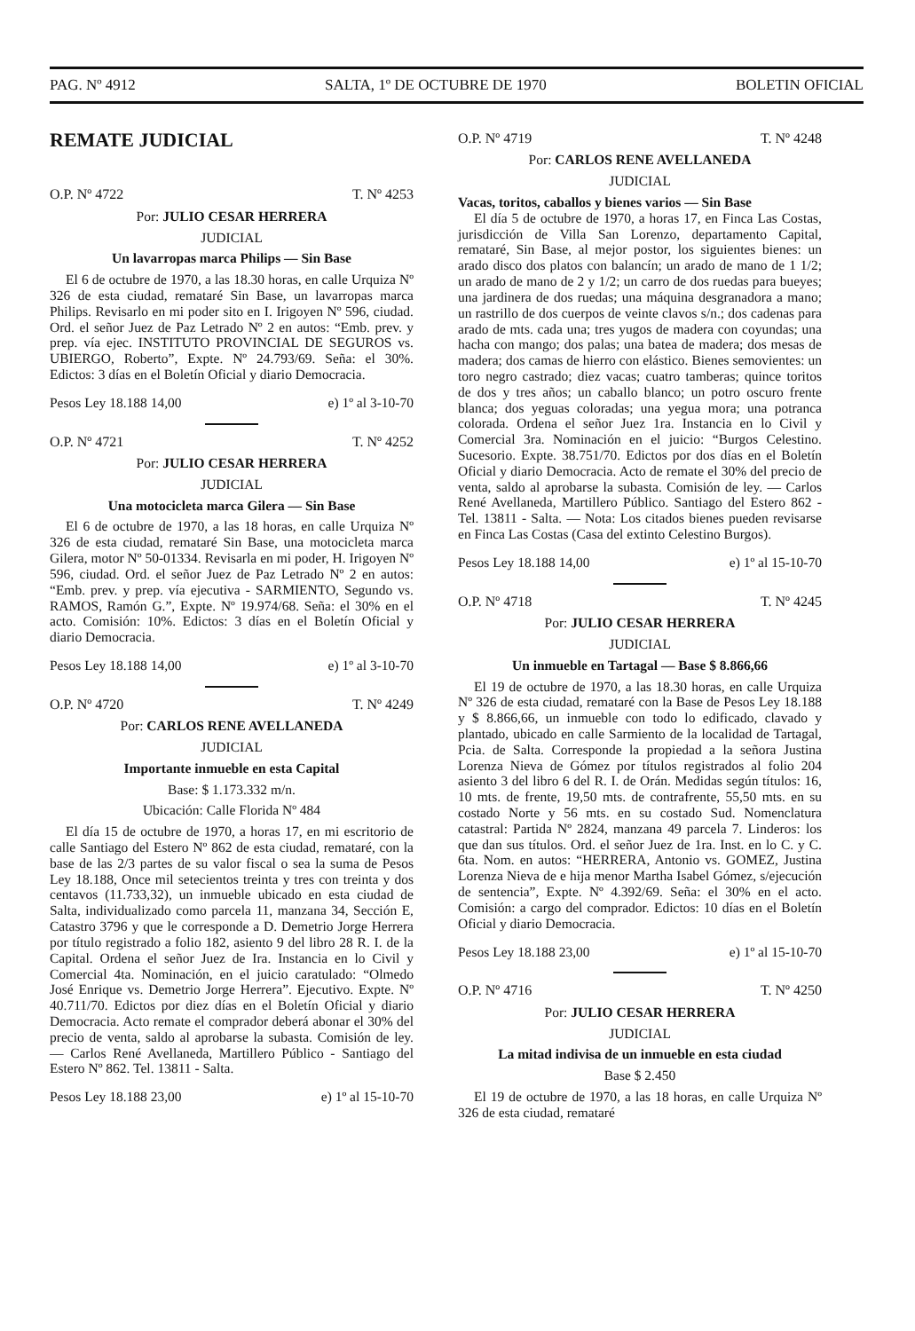PAG. Nº 4912 SALTA, 1º DE OCTUBRE DE 1970 BOLETIN OFICIAL
REMATE JUDICIAL
O.P. Nº 4722 T. Nº 4253
Por: JULIO CESAR HERRERA
JUDICIAL
Un lavarropas marca Philips — Sin Base
El 6 de octubre de 1970, a las 18.30 horas, en calle Urquiza Nº 326 de esta ciudad, remataré Sin Base, un lavarropas marca Philips. Revisarlo en mi poder sito en I. Irigoyen Nº 596, ciudad. Ord. el señor Juez de Paz Letrado Nº 2 en autos: “Emb. prev. y prep. vía ejec. INSTITUTO PROVINCIAL DE SEGUROS vs. UBIERGO, Roberto”, Expte. Nº 24.793/69. Seña: el 30%. Edictos: 3 días en el Boletín Oficial y diario Democracia.
Pesos Ley 18.188 14,00 e) 1º al 3-10-70
O.P. Nº 4721 T. Nº 4252
Por: JULIO CESAR HERRERA
JUDICIAL
Una motocicleta marca Gilera — Sin Base
El 6 de octubre de 1970, a las 18 horas, en calle Urquiza Nº 326 de esta ciudad, remataré Sin Base, una motocicleta marca Gilera, motor Nº 50-01334. Revisarla en mi poder, H. Irigoyen Nº 596, ciudad. Ord. el señor Juez de Paz Letrado Nº 2 en autos: “Emb. prev. y prep. vía ejecutiva - SARMIENTO, Segundo vs. RAMOS, Ramón G.”, Expte. Nº 19.974/68. Seña: el 30% en el acto. Comisión: 10%. Edictos: 3 días en el Boletín Oficial y diario Democracia.
Pesos Ley 18.188 14,00 e) 1º al 3-10-70
O.P. Nº 4720 T. Nº 4249
Por: CARLOS RENE AVELLANEDA
JUDICIAL
Importante inmueble en esta Capital
Base: $ 1.173.332 m/n.
Ubicación: Calle Florida Nº 484
El día 15 de octubre de 1970, a horas 17, en mi escritorio de calle Santiago del Estero Nº 862 de esta ciudad, remataré, con la base de las 2/3 partes de su valor fiscal o sea la suma de Pesos Ley 18.188, Once mil setecientos treinta y tres con treinta y dos centavos (11.733,32), un inmueble ubicado en esta ciudad de Salta, individualizado como parcela 11, manzana 34, Sección E, Catastro 3796 y que le corresponde a D. Demetrio Jorge Herrera por título registrado a folio 182, asiento 9 del libro 28 R. I. de la Capital. Ordena el señor Juez de Ira. Instancia en lo Civil y Comercial 4ta. Nominación, en el juicio caratulado: “Olmedo José Enrique vs. Demetrio Jorge Herrera”. Ejecutivo. Expte. Nº 40.711/70. Edictos por diez días en el Boletín Oficial y diario Democracia. Acto remate el comprador deberá abonar el 30% del precio de venta, saldo al aprobarse la subasta. Comisión de ley. — Carlos René Avellaneda, Martillero Público - Santiago del Estero Nº 862. Tel. 13811 - Salta.
Pesos Ley 18.188 23,00 e) 1º al 15-10-70
O.P. Nº 4719 T. Nº 4248
Por: CARLOS RENE AVELLANEDA
JUDICIAL
Vacas, toritos, caballos y bienes varios — Sin Base
El día 5 de octubre de 1970, a horas 17, en Finca Las Costas, jurisdicción de Villa San Lorenzo, departamento Capital, remataré, Sin Base, al mejor postor, los siguientes bienes: un arado disco dos platos con balancín; un arado de mano de 1 1/2; un arado de mano de 2 y 1/2; un carro de dos ruedas para bueyes; una jardinera de dos ruedas; una máquina desgranadora a mano; un rastrillo de dos cuerpos de veinte clavos s/n.; dos cadenas para arado de mts. cada una; tres yugos de madera con coyundas; una hacha con mango; dos palas; una batea de madera; dos mesas de madera; dos camas de hierro con elástico. Bienes semovientes: un toro negro castrado; diez vacas; cuatro tamberas; quince toritos de dos y tres años; un caballo blanco; un potro oscuro frente blanca; dos yeguas coloradas; una yegua mora; una potranca colorada. Ordena el señor Juez 1ra. Instancia en lo Civil y Comercial 3ra. Nominación en el juicio: “Burgos Celestino. Sucesorio. Expte. 38.751/70. Edictos por dos días en el Boletín Oficial y diario Democracia. Acto de remate el 30% del precio de venta, saldo al aprobarse la subasta. Comisión de ley. — Carlos René Avellaneda, Martillero Público. Santiago del Estero 862 - Tel. 13811 - Salta. — Nota: Los citados bienes pueden revisarse en Finca Las Costas (Casa del extinto Celestino Burgos).
Pesos Ley 18.188 14,00 e) 1º al 15-10-70
O.P. Nº 4718 T. Nº 4245
Por: JULIO CESAR HERRERA
JUDICIAL
Un inmueble en Tartagal — Base $ 8.866,66
El 19 de octubre de 1970, a las 18.30 horas, en calle Urquiza Nº 326 de esta ciudad, remataré con la Base de Pesos Ley 18.188 y $ 8.866,66, un inmueble con todo lo edificado, clavado y plantado, ubicado en calle Sarmiento de la localidad de Tartagal, Pcia. de Salta. Corresponde la propiedad a la señora Justina Lorenza Nieva de Gómez por títulos registrados al folio 204 asiento 3 del libro 6 del R. I. de Orán. Medidas según títulos: 16, 10 mts. de frente, 19,50 mts. de contrafrente, 55,50 mts. en su costado Norte y 56 mts. en su costado Sud. Nomenclatura catastral: Partida Nº 2824, manzana 49 parcela 7. Linderos: los que dan sus títulos. Ord. el señor Juez de 1ra. Inst. en lo C. y C. 6ta. Nom. en autos: “HERRERA, Antonio vs. GOMEZ, Justina Lorenza Nieva de e hija menor Martha Isabel Gómez, s/ejecución de sentencia”, Expte. Nº 4.392/69. Seña: el 30% en el acto. Comisión: a cargo del comprador. Edictos: 10 días en el Boletín Oficial y diario Democracia.
Pesos Ley 18.188 23,00 e) 1º al 15-10-70
O.P. Nº 4716 T. Nº 4250
Por: JULIO CESAR HERRERA
JUDICIAL
La mitad indivisa de un inmueble en esta ciudad
Base $ 2.450
El 19 de octubre de 1970, a las 18 horas, en calle Urquiza Nº 326 de esta ciudad, remataré